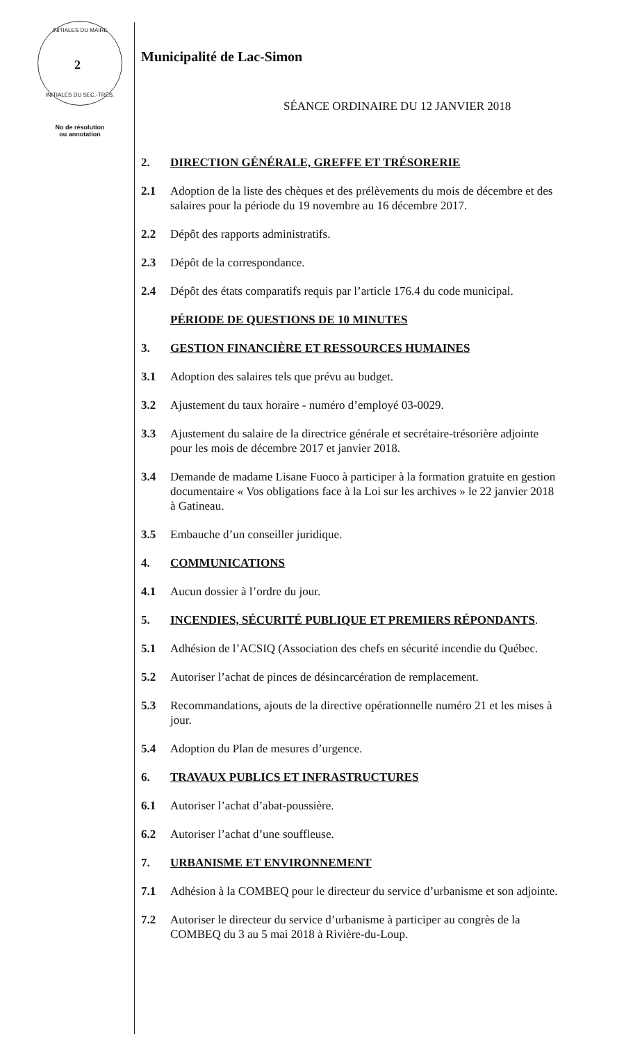INITIALES DU MAIRE
2
INITIALES DU SEC.-TRÉS.
No de résolution
ou annotation
Municipalité de Lac-Simon
SÉANCE ORDINAIRE DU 12 JANVIER 2018
2. DIRECTION GÉNÉRALE, GREFFE ET TRÉSORERIE
2.1 Adoption de la liste des chèques et des prélèvements du mois de décembre et des salaires pour la période du 19 novembre au 16 décembre 2017.
2.2 Dépôt des rapports administratifs.
2.3 Dépôt de la correspondance.
2.4 Dépôt des états comparatifs requis par l’article 176.4 du code municipal.
PÉRIODE DE QUESTIONS DE 10 MINUTES
3. GESTION FINANCIÈRE ET RESSOURCES HUMAINES
3.1 Adoption des salaires tels que prévu au budget.
3.2 Ajustement du taux horaire - numéro d’employé 03-0029.
3.3 Ajustement du salaire de la directrice générale et secrétaire-trésorière adjointe pour les mois de décembre 2017 et janvier 2018.
3.4 Demande de madame Lisane Fuoco à participer à la formation gratuite en gestion documentaire « Vos obligations face à la Loi sur les archives » le 22 janvier 2018 à Gatineau.
3.5 Embauche d’un conseiller juridique.
4. COMMUNICATIONS
4.1 Aucun dossier à l’ordre du jour.
5. INCENDIES, SÉCURITÉ PUBLIQUE ET PREMIERS RÉPONDANTS.
5.1 Adhésion de l’ACSIQ (Association des chefs en sécurité incendie du Québec.
5.2 Autoriser l’achat de pinces de désincarcération de remplacement.
5.3 Recommandations, ajouts de la directive opérationnelle numéro 21 et les mises à jour.
5.4 Adoption du Plan de mesures d’urgence.
6. TRAVAUX PUBLICS ET INFRASTRUCTURES
6.1 Autoriser l’achat d’abat-poussière.
6.2 Autoriser l’achat d’une souffleuse.
7. URBANISME ET ENVIRONNEMENT
7.1 Adhésion à la COMBEQ pour le directeur du service d’urbanisme et son adjointe.
7.2 Autoriser le directeur du service d’urbanisme à participer au congrès de la COMBEQ du 3 au 5 mai 2018 à Rivière-du-Loup.